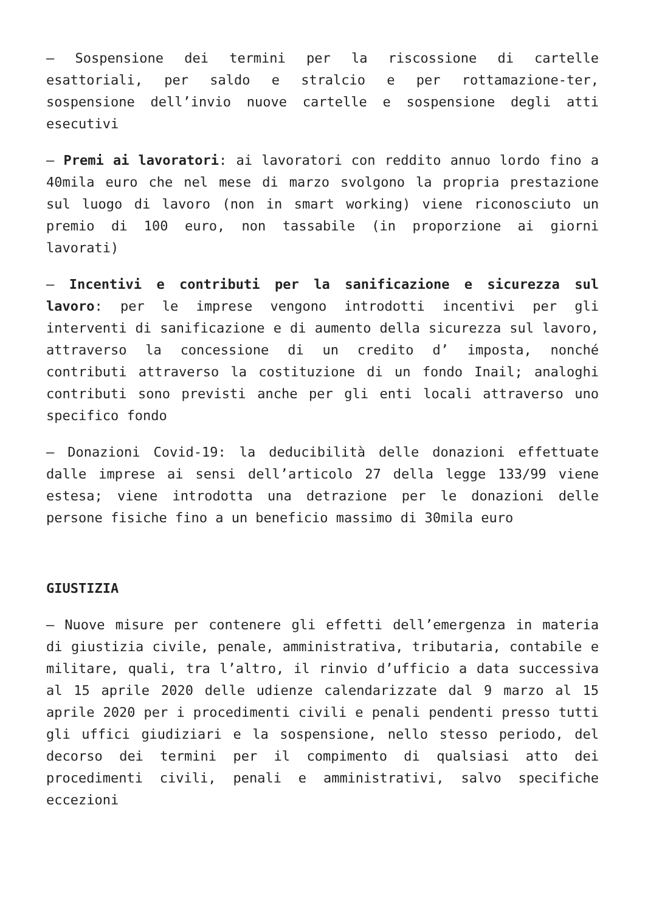– Sospensione dei termini per la riscossione di cartelle esattoriali, per saldo e stralcio e per rottamazione-ter, sospensione dell’invio nuove cartelle e sospensione degli atti esecutivi
– Premi ai lavoratori: ai lavoratori con reddito annuo lordo fino a 40mila euro che nel mese di marzo svolgono la propria prestazione sul luogo di lavoro (non in smart working) viene riconosciuto un premio di 100 euro, non tassabile (in proporzione ai giorni lavorati)
– Incentivi e contributi per la sanificazione e sicurezza sul lavoro: per le imprese vengono introdotti incentivi per gli interventi di sanificazione e di aumento della sicurezza sul lavoro, attraverso la concessione di un credito d’ imposta, nonché contributi attraverso la costituzione di un fondo Inail; analoghi contributi sono previsti anche per gli enti locali attraverso uno specifico fondo
– Donazioni Covid-19: la deducibilità delle donazioni effettuate dalle imprese ai sensi dell’articolo 27 della legge 133/99 viene estesa; viene introdotta una detrazione per le donazioni delle persone fisiche fino a un beneficio massimo di 30mila euro
GIUSTIZIA
– Nuove misure per contenere gli effetti dell’emergenza in materia di giustizia civile, penale, amministrativa, tributaria, contabile e militare, quali, tra l’altro, il rinvio d’ufficio a data successiva al 15 aprile 2020 delle udienze calendarizzate dal 9 marzo al 15 aprile 2020 per i procedimenti civili e penali pendenti presso tutti gli uffici giudiziari e la sospensione, nello stesso periodo, del decorso dei termini per il compimento di qualsiasi atto dei procedimenti civili, penali e amministrativi, salvo specifiche eccezioni